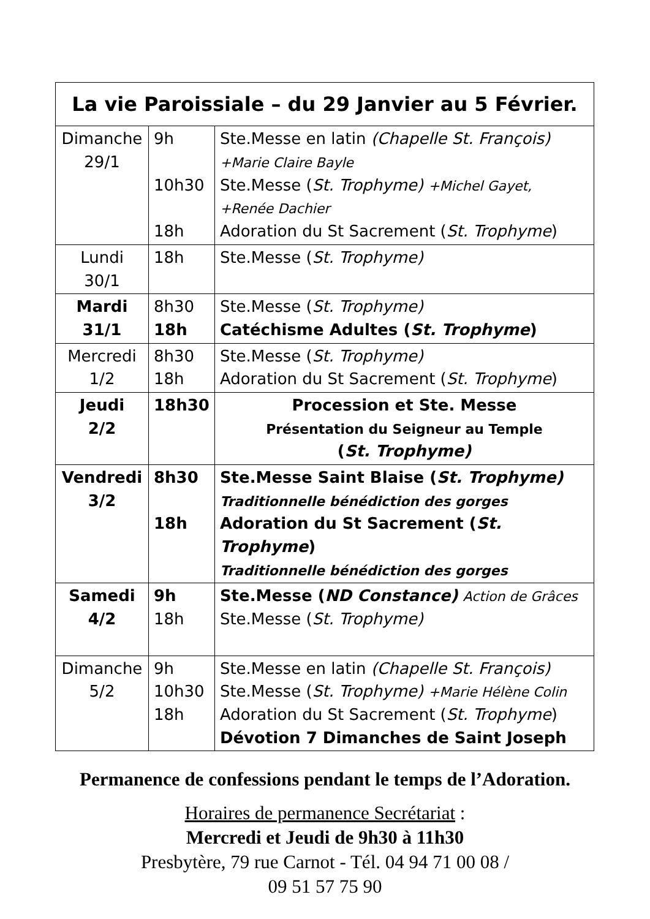| La vie Paroissiale – du 29 Janvier au 5 Février. | | |
| --- | --- | --- |
| Dimanche 29/1 | 9h 10h30 18h | Ste.Messe en latin (Chapelle St. François) +Marie Claire Bayle Ste.Messe ( St. Trophyme) +Michel Gayet, +Renée Dachier Adoration du St Sacrement ( St. Trophyme ) |
| Lundi 30/1 | 18h | Ste.Messe ( St. Trophyme) |
| Mardi 31/1 | 8h30 18h | Ste.Messe ( St. Trophyme) Catéchisme Adultes ( St. Trophyme ) |
| Mercredi 1/2 | 8h30 18h | Ste.Messe ( St. Trophyme) Adoration du St Sacrement ( St. Trophyme ) |
| Jeudi 2/2 | 18h30 | Procession et Ste. Messe Présentation du Seigneur au Temple ( St. Trophyme) |
| Vendredi 3/2 | 8h30 18h | Ste.Messe Saint Blaise ( St. Trophyme) Traditionnelle bénédiction des gorges Adoration du St Sacrement ( St. Trophyme ) Traditionnelle bénédiction des gorges |
| Samedi 4/2 | 9h 18h | Ste.Messe ( ND Constance) Action de Grâces Ste.Messe ( St. Trophyme) |
| Dimanche 5/2 | 9h 10h30 18h | Ste.Messe en latin (Chapelle St. François) Ste.Messe ( St. Trophyme) +Marie Hélène Colin Adoration du St Sacrement ( St. Trophyme ) Dévotion 7 Dimanches de Saint Joseph |
Permanence de confessions pendant le temps de l’Adoration.
Horaires de permanence Secrétariat :
Mercredi et Jeudi de 9h30 à 11h30
Presbytère, 79 rue Carnot - Tél. 04 94 71 00 08 /
09 51 57 75 90